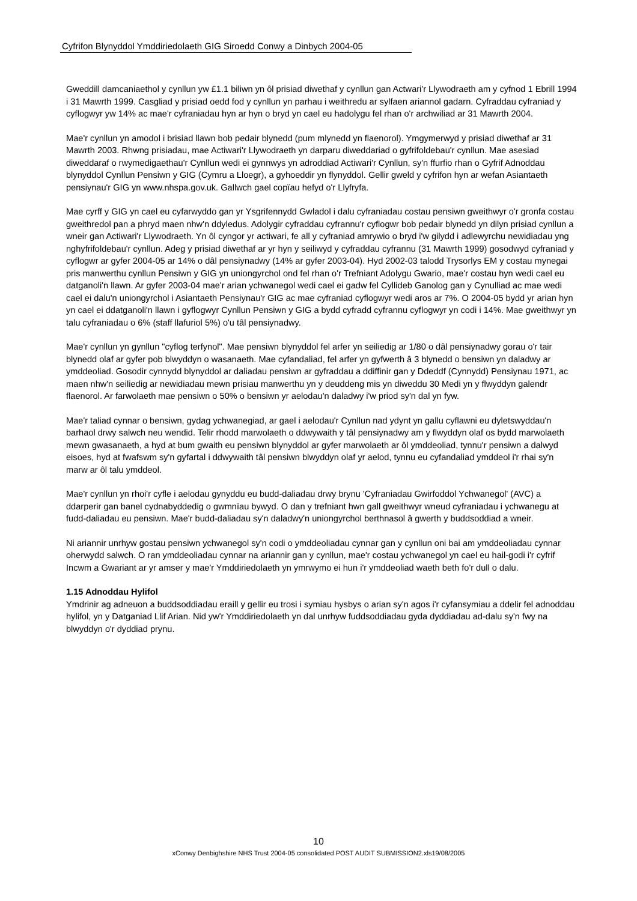Cyfrifon Blynyddol Ymddiriedolaeth GIG Siroedd Conwy a Dinbych 2004-05
Gweddill damcaniaethol y cynllun yw £1.1 biliwn yn ôl prisiad diwethaf y cynllun gan Actwari'r Llywodraeth am y cyfnod 1 Ebrill 1994 i 31 Mawrth 1999. Casgliad y prisiad oedd fod y cynllun yn parhau i weithredu ar sylfaen ariannol gadarn. Cyfraddau cyfraniad y cyflogwyr yw 14% ac mae'r cyfraniadau hyn ar hyn o bryd yn cael eu hadolygu fel rhan o'r archwiliad ar 31 Mawrth 2004.
Mae'r cynllun yn amodol i brisiad llawn bob pedair blynedd (pum mlynedd yn flaenorol). Ymgymerwyd y prisiad diwethaf ar 31 Mawrth 2003. Rhwng prisiadau, mae Actiwari'r Llywodraeth yn darparu diweddariad o gyfrifoldebau'r cynllun. Mae asesiad diweddaraf o rwymedigaethau'r Cynllun wedi ei gynnwys yn adroddiad Actiwari'r Cynllun, sy'n ffurfio rhan o Gyfrif Adnoddau blynyddol Cynllun Pensiwn y GIG (Cymru a Lloegr), a gyhoeddir yn flynyddol. Gellir gweld y cyfrifon hyn ar wefan Asiantaeth pensiynau'r GIG yn www.nhspa.gov.uk. Gallwch gael copïau hefyd o'r Llyfryfa.
Mae cyrff y GIG yn cael eu cyfarwyddo gan yr Ysgrifennydd Gwladol i dalu cyfraniadau costau pensiwn gweithwyr o'r gronfa costau gweithredol pan a phryd maen nhw'n ddyledus. Adolygir cyfraddau cyfrannu'r cyflogwr bob pedair blynedd yn dilyn prisiad cynllun a wneir gan Actiwari'r Llywodraeth. Yn ôl cyngor yr actiwari, fe all y cyfraniad amrywio o bryd i'w gilydd i adlewyrchu newidiadau yng nghyfrifoldebau'r cynllun. Adeg y prisiad diwethaf ar yr hyn y seiliwyd y cyfraddau cyfrannu (31 Mawrth 1999) gosodwyd cyfraniad y cyflogwr ar gyfer 2004-05 ar 14% o dâl pensiynadwy (14% ar gyfer 2003-04). Hyd 2002-03 talodd Trysorlys EM y costau mynegai pris manwerthu cynllun Pensiwn y GIG yn uniongyrchol ond fel rhan o'r Trefniant Adolygu Gwario, mae'r costau hyn wedi cael eu datganoli'n llawn. Ar gyfer 2003-04 mae'r arian ychwanegol wedi cael ei gadw fel Cyllideb Ganolog gan y Cynulliad ac mae wedi cael ei dalu'n uniongyrchol i Asiantaeth Pensiynau'r GIG ac mae cyfraniad cyflogwyr wedi aros ar 7%. O 2004-05 bydd yr arian hyn yn cael ei ddatganoli'n llawn i gyflogwyr Cynllun Pensiwn y GIG a bydd cyfradd cyfrannu cyflogwyr yn codi i 14%. Mae gweithwyr yn talu cyfraniadau o 6% (staff llafuriol 5%) o'u tâl pensiynadwy.
Mae'r cynllun yn gynllun "cyflog terfynol". Mae pensiwn blynyddol fel arfer yn seiliedig ar 1/80 o dâl pensiynadwy gorau o'r tair blynedd olaf ar gyfer pob blwyddyn o wasanaeth. Mae cyfandaliad, fel arfer yn gyfwerth â 3 blynedd o bensiwn yn daladwy ar ymddeoliad. Gosodir cynnydd blynyddol ar daliadau pensiwn ar gyfraddau a ddiffinir gan y Ddeddf (Cynnydd) Pensiynau 1971, ac maen nhw'n seiliedig ar newidiadau mewn prisiau manwerthu yn y deuddeng mis yn diweddu 30 Medi yn y flwyddyn galendr flaenorol. Ar farwolaeth mae pensiwn o 50% o bensiwn yr aelodau'n daladwy i'w priod sy'n dal yn fyw.
Mae'r taliad cynnar o bensiwn, gydag ychwanegiad, ar gael i aelodau'r Cynllun nad ydynt yn gallu cyflawni eu dyletswyddau'n barhaol drwy salwch neu wendid. Telir rhodd marwolaeth o ddwywaith y tâl pensiynadwy am y flwyddyn olaf os bydd marwolaeth mewn gwasanaeth, a hyd at bum gwaith eu pensiwn blynyddol ar gyfer marwolaeth ar ôl ymddeoliad, tynnu'r pensiwn a dalwyd eisoes, hyd at fwafswm sy'n gyfartal i ddwywaith tâl pensiwn blwyddyn olaf yr aelod, tynnu eu cyfandaliad ymddeol i'r rhai sy'n marw ar ôl talu ymddeol.
Mae'r cynllun yn rhoi'r cyfle i aelodau gynyddu eu budd-daliadau drwy brynu 'Cyfraniadau Gwirfoddol Ychwanegol' (AVC) a ddarperir gan banel cydnabyddedig o gwmnïau bywyd. O dan y trefniant hwn gall gweithwyr wneud cyfraniadau i ychwanegu at fudd-daliadau eu pensiwn. Mae'r budd-daliadau sy'n daladwy'n uniongyrchol berthnasol â gwerth y buddsoddiad a wneir.
Ni ariannir unrhyw gostau pensiwn ychwanegol sy'n codi o ymddeoliadau cynnar gan y cynllun oni bai am ymddeoliadau cynnar oherwydd salwch. O ran ymddeoliadau cynnar na ariannir gan y cynllun, mae'r costau ychwanegol yn cael eu hail-godi i'r cyfrif Incwm a Gwariant ar yr amser y mae'r Ymddiriedolaeth yn ymrwymo ei hun i'r ymddeoliad waeth beth fo'r dull o dalu.
1.15 Adnoddau Hylifol
Ymdrinir ag adneuon a buddsoddiadau eraill y gellir eu trosi i symiau hysbys o arian sy'n agos i'r cyfansymiau a ddelir fel adnoddau hylifol, yn y Datganiad Llif Arian. Nid yw'r Ymddiriedolaeth yn dal unrhyw fuddsoddiadau gyda dyddiadau ad-dalu sy'n fwy na blwyddyn o'r dyddiad prynu.
10
xConwy Denbighshire NHS Trust 2004-05 consolidated POST AUDIT SUBMISSION2.xls19/08/2005